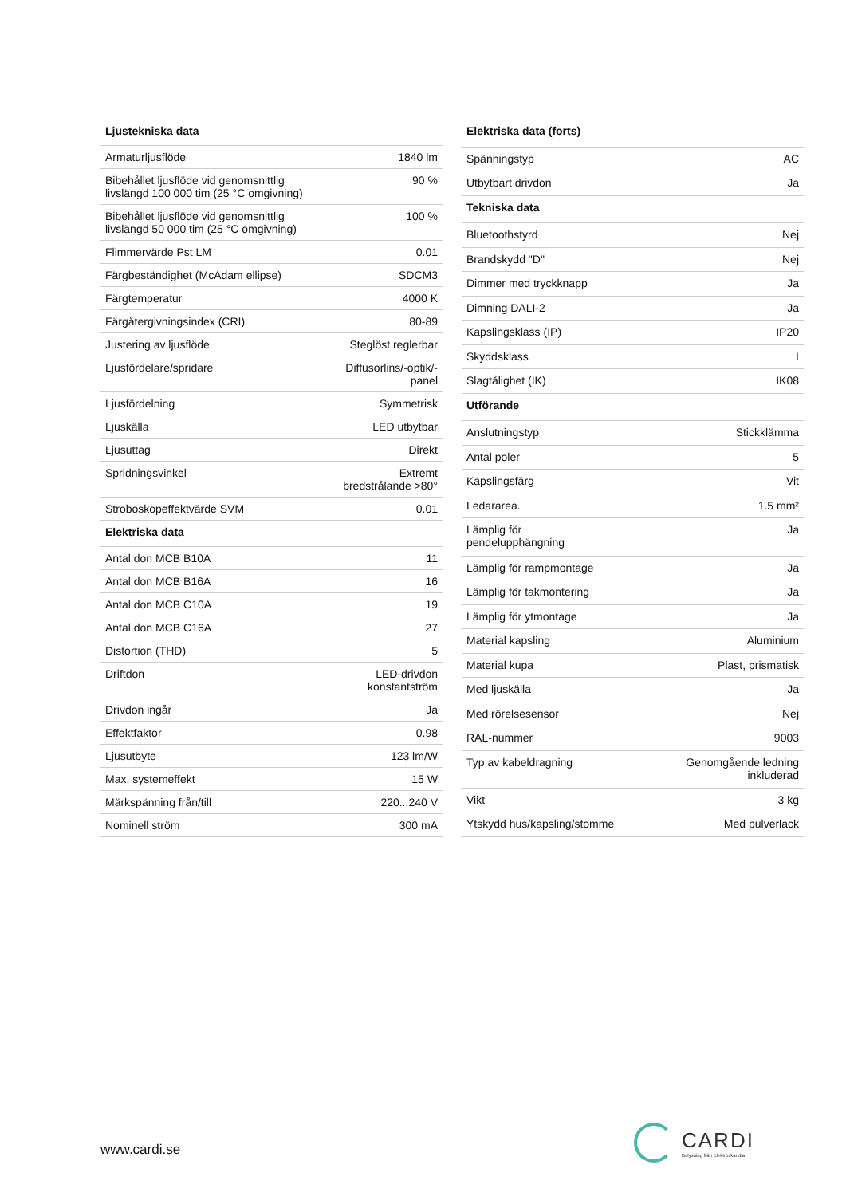| Ljustekniska data | |
| --- | --- |
| Armaturljusflöde | 1840 lm |
| Bibehållet ljusflöde vid genomsnittlig livslängd 100 000 tim (25 °C omgivning) | 90 % |
| Bibehållet ljusflöde vid genomsnittlig livslängd 50 000 tim (25 °C omgivning) | 100 % |
| Flimmervärde Pst LM | 0.01 |
| Färgbeständighet (McAdam ellipse) | SDCM3 |
| Färgtemperatur | 4000 K |
| Färgåtergivningsindex (CRI) | 80-89 |
| Justering av ljusflöde | Steglöst reglerbar |
| Ljusfördelare/spridare | Diffusorlins/-optik/-panel |
| Ljusfördelning | Symmetrisk |
| Ljuskälla | LED utbytbar |
| Ljusuttag | Direkt |
| Spridningsvinkel | Extremt bredstrålande >80° |
| Stroboskopeffektvärde SVM | 0.01 |
| Elektriska data | |
| Antal don MCB B10A | 11 |
| Antal don MCB B16A | 16 |
| Antal don MCB C10A | 19 |
| Antal don MCB C16A | 27 |
| Distortion (THD) | 5 |
| Driftdon | LED-drivdon konstantström |
| Drivdon ingår | Ja |
| Effektfaktor | 0.98 |
| Ljusutbyte | 123 lm/W |
| Max. systemeffekt | 15 W |
| Märkspänning från/till | 220...240 V |
| Nominell ström | 300 mA |
| Elektriska data (forts) | |
| --- | --- |
| Spänningstyp | AC |
| Utbytbart drivdon | Ja |
| Tekniska data | |
| Bluetoothstyrd | Nej |
| Brandskydd "D" | Nej |
| Dimmer med tryckknapp | Ja |
| Dimning DALI-2 | Ja |
| Kapslingsklass (IP) | IP20 |
| Skyddsklass | I |
| Slagtålighet (IK) | IK08 |
| Utförande | |
| Anslutningstyp | Stickklämma |
| Antal poler | 5 |
| Kapslingsfärg | Vit |
| Ledararea. | 1.5 mm² |
| Lämplig för pendelupphängning | Ja |
| Lämplig för rampmontage | Ja |
| Lämplig för takmontering | Ja |
| Lämplig för ytmontage | Ja |
| Material kapsling | Aluminium |
| Material kupa | Plast, prismatisk |
| Med ljuskälla | Ja |
| Med rörelsesensor | Nej |
| RAL-nummer | 9003 |
| Typ av kabeldragning | Genomgående ledning inkluderad |
| Vikt | 3 kg |
| Ytskydd hus/kapsling/stomme | Med pulverlack |
www.cardi.se
CARDI
Belysning från Elektroskandia